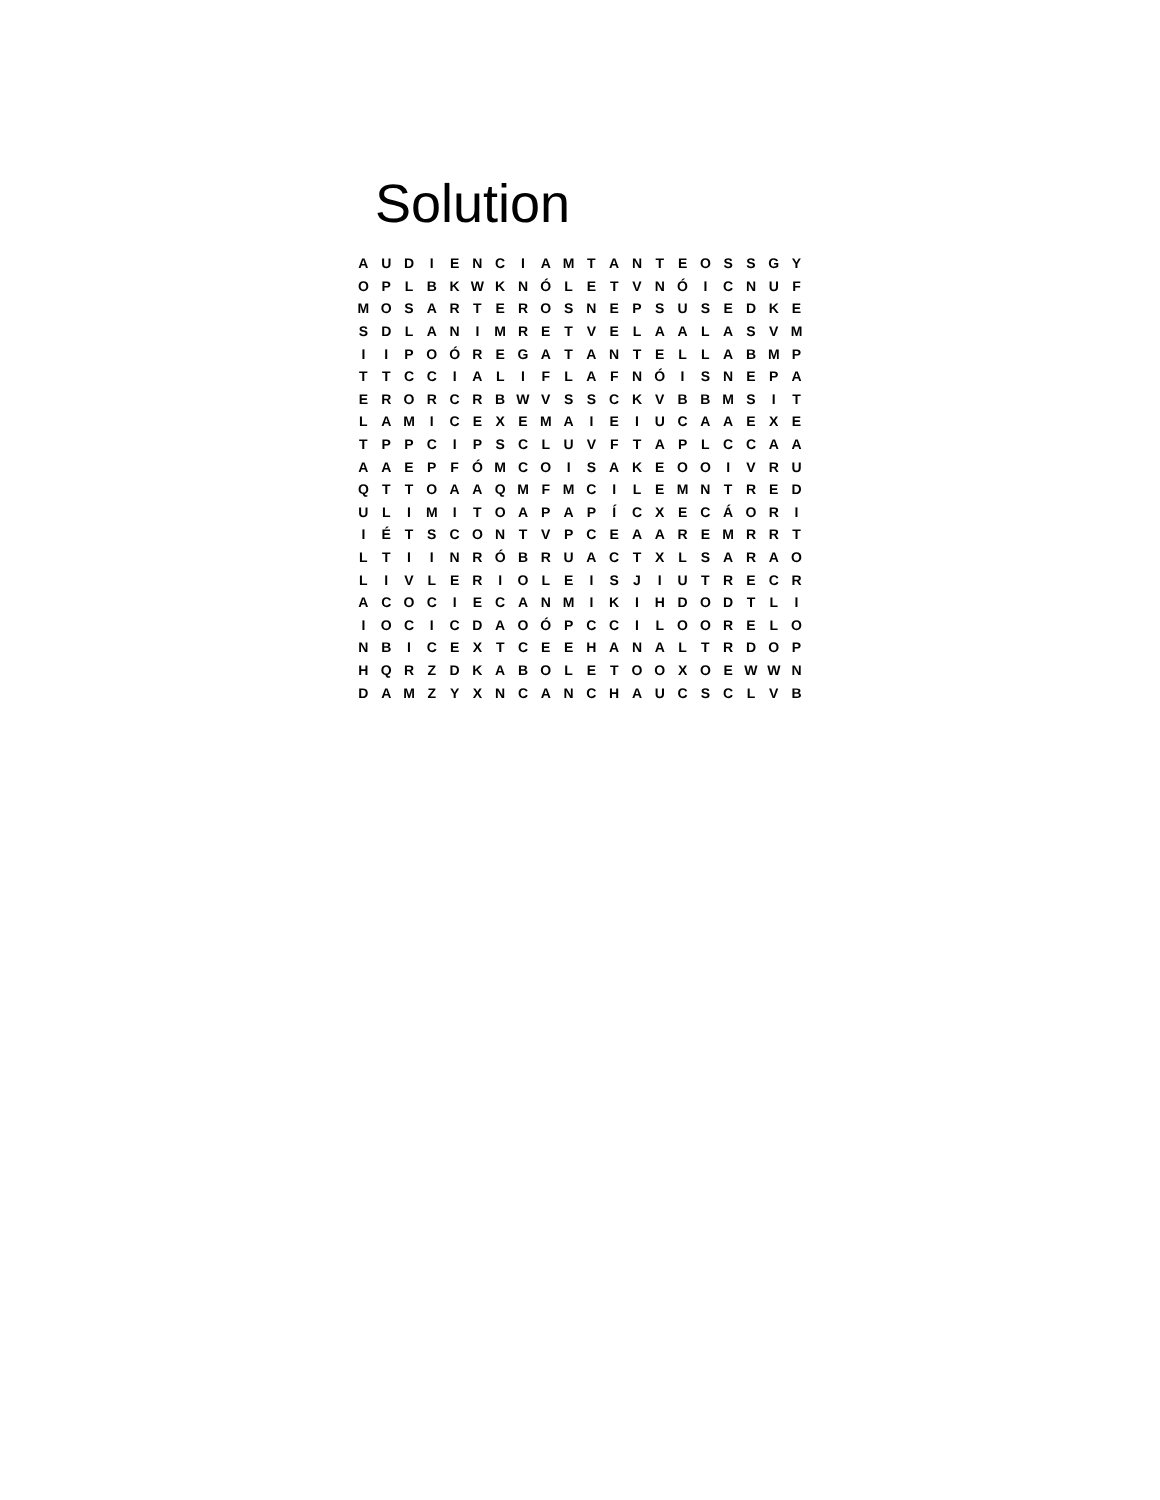Solution
| A | U | D | I | E | N | C | I | A | M | T | A | N | T | E | O | S | S | G | Y |
| O | P | L | B | K | W | K | N | Ó | L | E | T | V | N | Ó | I | C | N | U | F |
| M | O | S | A | R | T | E | R | O | S | N | E | P | S | U | S | E | D | K | E |
| S | D | L | A | N | I | M | R | E | T | V | E | L | A | A | L | A | S | V | M |
| I | I | P | O | Ó | R | E | G | A | T | A | N | T | E | L | L | A | B | M | P |
| T | T | C | C | I | A | L | I | F | L | A | F | N | Ó | I | S | N | E | P | A |
| E | R | O | R | C | R | B | W | V | S | S | C | K | V | B | B | M | S | I | T |
| L | A | M | I | C | E | X | E | M | A | I | E | I | U | C | A | A | E | X | E |
| T | P | P | C | I | P | S | C | L | U | V | F | T | A | P | L | C | C | A | A |
| A | A | E | P | F | Ó | M | C | O | I | S | A | K | E | O | O | I | V | R | U |
| Q | T | T | O | A | A | Q | M | F | M | C | I | L | E | M | N | T | R | E | D |
| U | L | I | M | I | T | O | A | P | A | P | Í | C | X | E | C | Á | O | R | I |
| I | É | T | S | C | O | N | T | V | P | C | E | A | A | R | E | M | R | R | T |
| L | T | I | I | N | R | Ó | B | R | U | A | C | T | X | L | S | A | R | A | O |
| L | I | V | L | E | R | I | O | L | E | I | S | J | I | U | T | R | E | C | R |
| A | C | O | C | I | E | C | A | N | M | I | K | I | H | D | O | D | T | L | I |
| I | O | C | I | C | D | A | O | Ó | P | C | C | I | L | O | O | R | E | L | O |
| N | B | I | C | E | X | T | C | E | E | H | A | N | A | L | T | R | D | O | P |
| H | Q | R | Z | D | K | A | B | O | L | E | T | O | O | X | O | E | W | W | N |
| D | A | M | Z | Y | X | N | C | A | N | C | H | A | U | C | S | C | L | V | B |